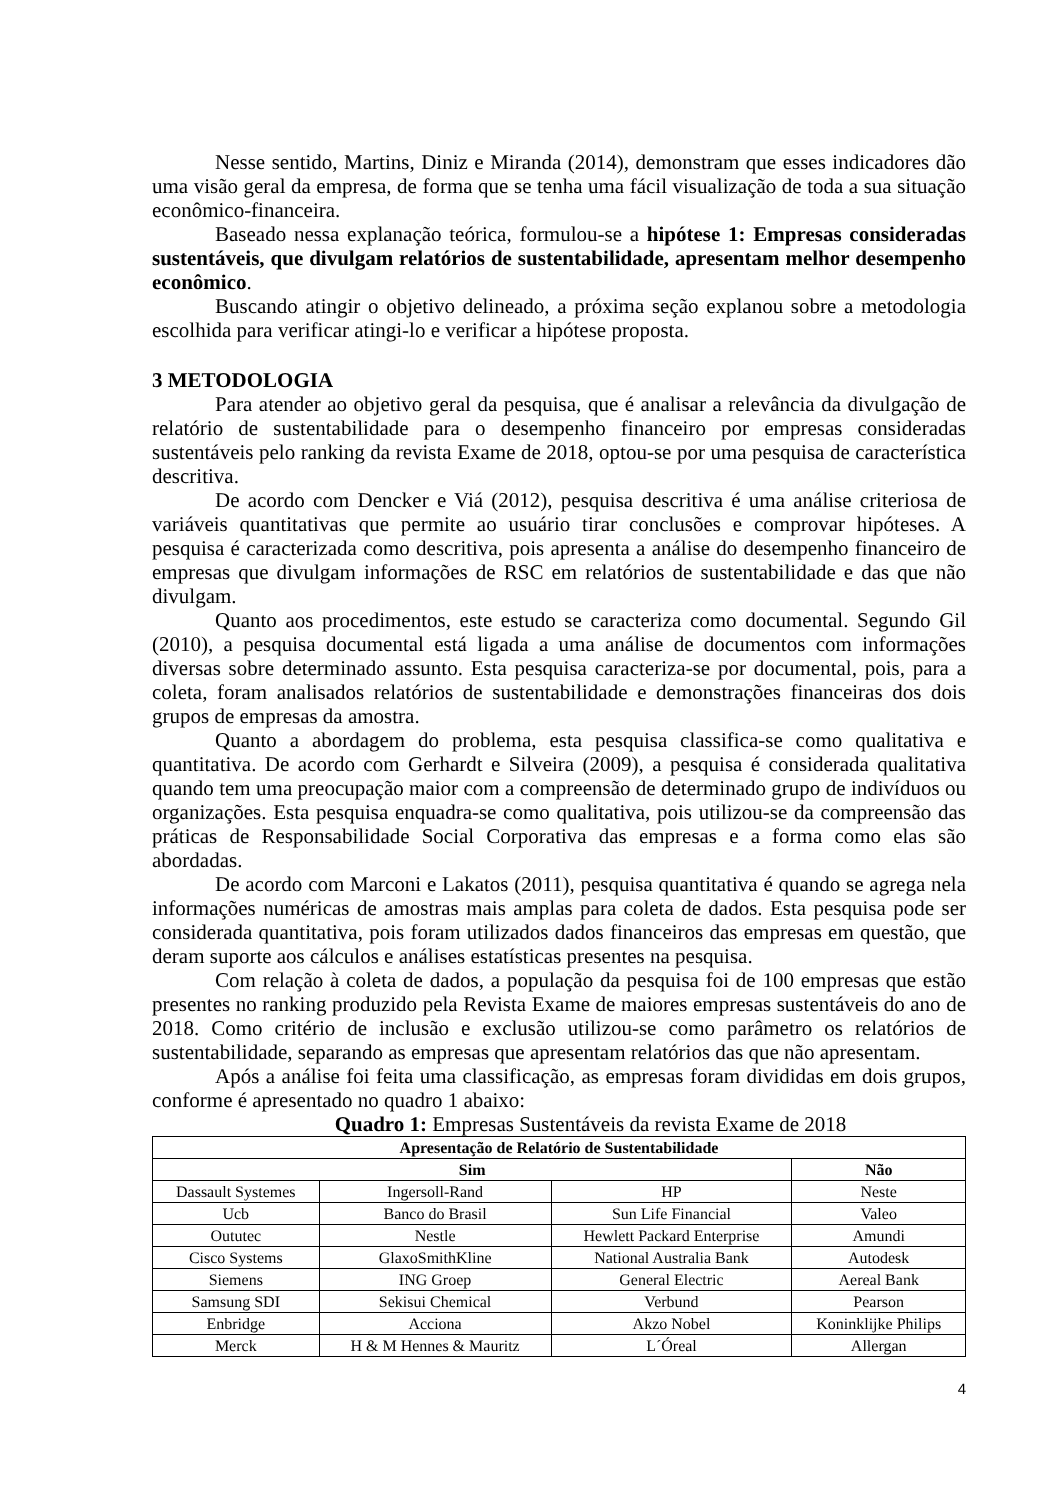Nesse sentido, Martins, Diniz e Miranda (2014), demonstram que esses indicadores dão uma visão geral da empresa, de forma que se tenha uma fácil visualização de toda a sua situação econômico-financeira.
Baseado nessa explanação teórica, formulou-se a hipótese 1: Empresas consideradas sustentáveis, que divulgam relatórios de sustentabilidade, apresentam melhor desempenho econômico.
Buscando atingir o objetivo delineado, a próxima seção explanou sobre a metodologia escolhida para verificar atingi-lo e verificar a hipótese proposta.
3 METODOLOGIA
Para atender ao objetivo geral da pesquisa, que é analisar a relevância da divulgação de relatório de sustentabilidade para o desempenho financeiro por empresas consideradas sustentáveis pelo ranking da revista Exame de 2018, optou-se por uma pesquisa de característica descritiva.
De acordo com Dencker e Viá (2012), pesquisa descritiva é uma análise criteriosa de variáveis quantitativas que permite ao usuário tirar conclusões e comprovar hipóteses. A pesquisa é caracterizada como descritiva, pois apresenta a análise do desempenho financeiro de empresas que divulgam informações de RSC em relatórios de sustentabilidade e das que não divulgam.
Quanto aos procedimentos, este estudo se caracteriza como documental. Segundo Gil (2010), a pesquisa documental está ligada a uma análise de documentos com informações diversas sobre determinado assunto. Esta pesquisa caracteriza-se por documental, pois, para a coleta, foram analisados relatórios de sustentabilidade e demonstrações financeiras dos dois grupos de empresas da amostra.
Quanto a abordagem do problema, esta pesquisa classifica-se como qualitativa e quantitativa. De acordo com Gerhardt e Silveira (2009), a pesquisa é considerada qualitativa quando tem uma preocupação maior com a compreensão de determinado grupo de indivíduos ou organizações. Esta pesquisa enquadra-se como qualitativa, pois utilizou-se da compreensão das práticas de Responsabilidade Social Corporativa das empresas e a forma como elas são abordadas.
De acordo com Marconi e Lakatos (2011), pesquisa quantitativa é quando se agrega nela informações numéricas de amostras mais amplas para coleta de dados. Esta pesquisa pode ser considerada quantitativa, pois foram utilizados dados financeiros das empresas em questão, que deram suporte aos cálculos e análises estatísticas presentes na pesquisa.
Com relação à coleta de dados, a população da pesquisa foi de 100 empresas que estão presentes no ranking produzido pela Revista Exame de maiores empresas sustentáveis do ano de 2018. Como critério de inclusão e exclusão utilizou-se como parâmetro os relatórios de sustentabilidade, separando as empresas que apresentam relatórios das que não apresentam.
Após a análise foi feita uma classificação, as empresas foram divididas em dois grupos, conforme é apresentado no quadro 1 abaixo:
Quadro 1: Empresas Sustentáveis da revista Exame de 2018
| Apresentação de Relatório de Sustentabilidade | | | |
| --- | --- | --- | --- |
| Sim | | | Não |
| Dassault Systemes | Ingersoll-Rand | HP | Neste |
| Ucb | Banco do Brasil | Sun Life Financial | Valeo |
| Oututec | Nestle | Hewlett Packard Enterprise | Amundi |
| Cisco Systems | GlaxoSmithKline | National Australia Bank | Autodesk |
| Siemens | ING Groep | General Electric | Aereal Bank |
| Samsung SDI | Sekisui Chemical | Verbund | Pearson |
| Enbridge | Acciona | Akzo Nobel | Koninklijke Philips |
| Merck | H & M Hennes & Mauritz | L´Óreal | Allergan |
4